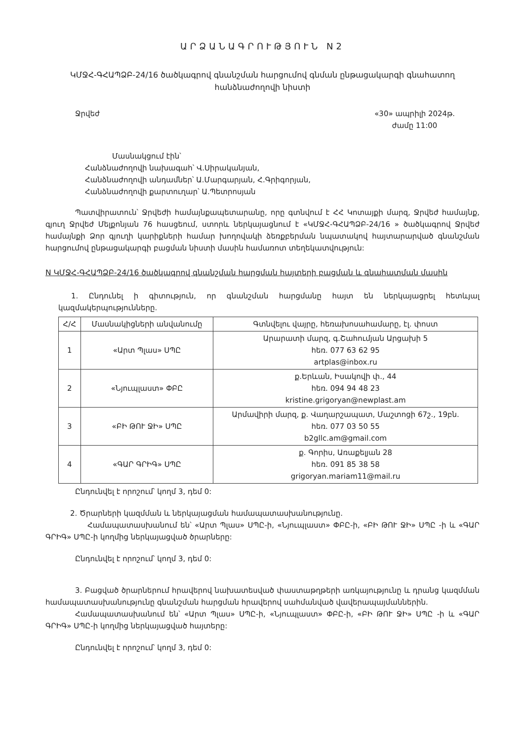ԱՐՁԱՆԱԳՐՈՒԹՅՈՒՆ N2
ԿՄՋՀ-ԳՀԱՊՁԲ-24/16 ծածկագրով գնանշման հարցումով գնման ընթացակարգի գնահատող հանձնաժողովի նիստի
Ջրվեժ «30» ապրիլի 2024թ.
ժամը 11:00
Մասնակցում էին՝
Հանձնաժողովի նախագահ՝ Վ.Սիրականյան,
Հանձնաժողովի անդամներ՝ Ա.Մարգարյան, Հ.Գրիգորյան,
Հանձնաժողովի քարտուղար՝ Ա.Պետրոսյան
Պատվիրատուն՝ Ջրվեժի համայնքապետարանը, որը գտնվում է ՀՀ Կոտայքի մարզ, Ջրվեժ համայնք, գյուղ Ջրվեժ Մելքոնյան 76 հասցեում, ստորև ներկայացնում է «ԿՄՋՀ-ԳՀԱՊՁԲ-24/16 » ծածկագրով Ջրվեժ համայնքի Ձոր գյուղի կարիքների համար խողովակի ձեռքբերման նպատակով հայտարարված գնանշման հարցումով ընթացակարգի բացման նիստի մասին համառոտ տեղեկատվություն:
N ԿՄՋՀ-ԳՀԱՊՁԲ-24/16 ծածկագրով գնանշման հարցման հայտերի բացման և գնահատման մասին
1. Ընդունել ի գիտություն, որ գնանշման հարցմանը հայտ են ներկայացրել հետևյալ կազմակերպությունները.
| Հ/Հ | Մասնակիցների անվանումը | Գտնվելու վայրը, հեռախոսահամարը, էլ. փոստ |
| --- | --- | --- |
| 1 | «Արտ Պլաս» ՍՊԸ | Արարատի մարզ, գ.Շահումյան Արցախի 5 հեռ. 077 63 62 95 artplas@inbox.ru |
| 2 | «Նյուպլաստ» ՓԲԸ | ք.Երևան, Իսակովի փ., 44 հեռ. 094 94 48 23 kristine.grigoryan@newplast.am |
| 3 | «ԲԻ ԹՈՒ ՋԻ» ՍՊԸ | Արմավիրի մարզ, ք. Վաղարշապատ, Մաշտոցի 67շ., 19բն. հեռ. 077 03 50 55 b2gllc.am@gmail.com |
| 4 | «ԳԱՐ ԳՐԻԳ» ՍՊԸ | ք. Գորիս, Առաքելյան 28 հեռ. 091 85 38 58 grigoryan.mariam11@mail.ru |
Ընդունվել է որոշում՝ կողմ 3, դեմ 0:
2. Ծրարների կազմման և ներկայացման համապատասխանությունը.
Համապատասխանում են՝ «Արտ Պլաս» ՍՊԸ-ի, «Նյուպլաստ» ՓԲԸ-ի, «ԲԻ ԹՈՒ ՋԻ» ՍՊԸ -ի և «ԳԱՐ ԳՐԻԳ» ՍՊԸ-ի կողմից ներկայացված ծրարները:
Ընդունվել է որոշում՝ կողմ 3, դեմ 0:
3. Բացված ծրարներում հրավերով նախատեսված փաստաթղթերի առկայությունը և դրանց կազմման համապատասխանությունը գնանշման հարցման հրավերով սահմանված վավերապայմաններին.
Համապատասխանում են՝ «Արտ Պլաս» ՍՊԸ-ի, «Նյուպլաստ» ՓԲԸ-ի, «ԲԻ ԹՈՒ ՋԻ» ՍՊԸ -ի և «ԳԱՐ ԳՐԻԳ» ՍՊԸ-ի կողմից ներկայացված հայտերը:
Ընդունվել է որոշում՝ կողմ 3, դեմ 0: